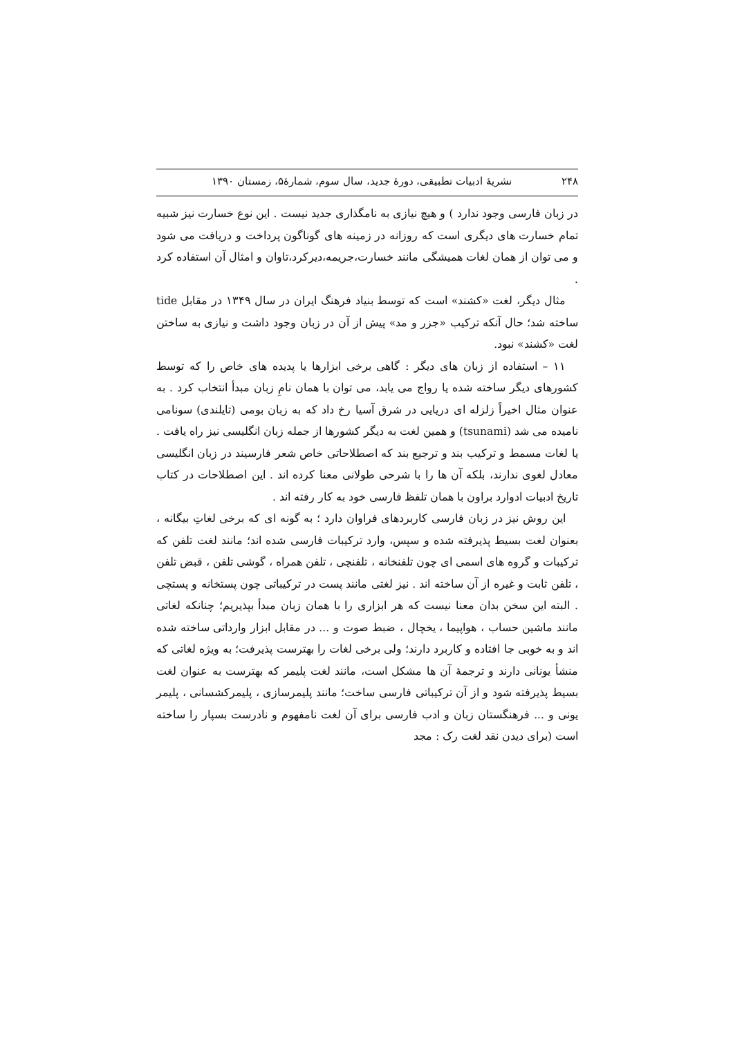۲۴۸ نشریهٔ ادبیات تطبیقی، دورهٔ جدید، سال سوم، شمارهٔ۵، زمستان ۱۳۹۰
در زبان فارسی وجود ندارد ) و هیچ نیازی به نامگذاری جدید نیست . این نوع خسارت نیز شبیه تمام خسارت های دیگری است که روزانه در زمینه های گوناگون پرداخت و دریافت می شود و می توان از همان لغات همیشگی مانند خسارت،جریمه،دیرکرد،تاوان و امثال آن استفاده کرد .
مثال دیگر، لغت «کشند» است که توسط بنیاد فرهنگ ایران در سال ۱۳۴۹ در مقابل tide ساخته شد؛ حال آنکه ترکیب «جزر و مد» پیش از آن در زبان وجود داشت و نیازی به ساختن لغت «کشند» نبود.
۱۱ – استفاده از زبان های دیگر : گاهی برخی ابزارها یا پدیده های خاص را که توسط کشورهای دیگر ساخته شده یا رواج می یابد، می توان با همان نامِ زبان مبدأ انتخاب کرد . به عنوان مثال اخیراً زلزله ای دریایی در شرق آسیا رخ داد که به زبان بومی (تایلندی) سونامی نامیده می شد (tsunami) و همین لغت به دیگر کشورها از جمله زبان انگلیسی نیز راه یافت . یا لغات مسمط و ترکیب بند و ترجیع بند که اصطلاحاتی خاص شعر فارسیند در زبان انگلیسی معادل لغوی ندارند، بلکه آن ها را با شرحی طولانی معنا کرده اند . این اصطلاحات در کتاب تاریخ ادبیات ادوارد براون با همان تلفظ فارسی خود به کار رفته اند .
این روش نیز در زبان فارسی کاربردهای فراوان دارد ؛ به گونه ای که برخی لغاتِ بیگانه ، بعنوان لغت بسیط پذیرفته شده و سپس، وارد ترکیبات فارسی شده اند؛ مانند لغت تلفن که ترکیبات و گروه های اسمی ای چون تلفنخانه ، تلفنچی ، تلفن همراه ، گوشی تلفن ، قبض تلفن ، تلفن ثابت و غیره از آن ساخته اند . نیز لغتی مانند پست در ترکیباتی چون پستخانه و پستچی . البته این سخن بدان معنا نیست که هر ابزاری را با همان زبان مبدأ بپذیریم؛ چنانکه لغاتی مانند ماشین حساب ، هواپیما ، یخچال ، ضبط صوت و ... در مقابل ابزار وارداتی ساخته شده اند و به خوبی جا افتاده و کاربرد دارند؛ ولی برخی لغات را بهترست پذیرفت؛ به ویژه لغاتی که منشأ یونانی دارند و ترجمهٔ آن ها مشکل است، مانند لغت پلیمر که بهترست به عنوان لغت بسیط پذیرفته شود و از آن ترکیباتی فارسی ساخت؛ مانند پلیمرسازی ، پلیمرکشسانی ، پلیمر یونی و ... فرهنگستان زبان و ادب فارسی برای آن لغت نامفهوم و نادرست بسپار را ساخته است (برای دیدن نقد لغت رک : مجد